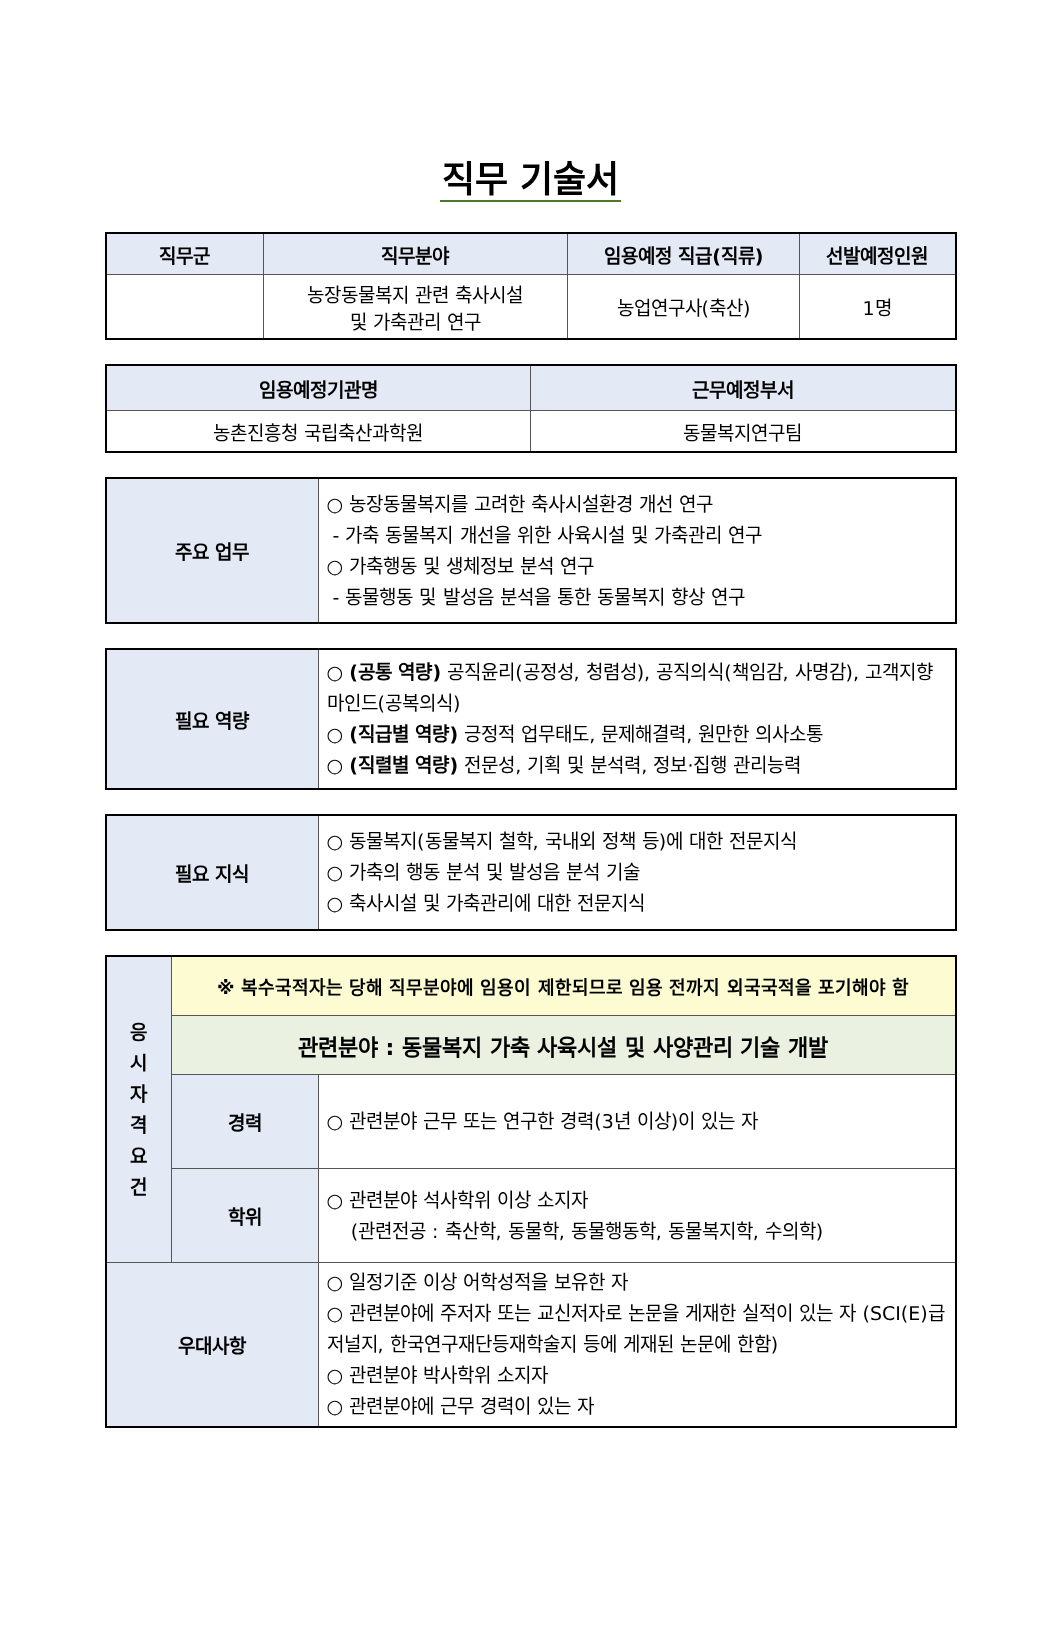직무 기술서
| 직무군 | 직무분야 | 임용예정 직급(직류) | 선발예정인원 |
| --- | --- | --- | --- |
| | 농장동물복지 관련 축사시설 및 가축관리 연구 | 농업연구사(축산) | 1명 |
| 임용예정기관명 | 근무예정부서 |
| --- | --- |
| 농촌진흥청 국립축산과학원 | 동물복지연구팀 |
| 주요 업무 | ○ 농장동물복지를 고려한 축사시설환경 개선 연구 - 가축 동물복지 개선을 위한 사육시설 및 가축관리 연구 ○ 가축행동 및 생체정보 분석 연구 - 동물행동 및 발성음 분석을 통한 동물복지 향상 연구 |
| 필요 역량 | ○ (공통 역량) 공직윤리(공정성, 청렴성), 공직의식(책임감, 사명감), 고객지향마인드(공복의식) ○ (직급별 역량) 긍정적 업무태도, 문제해결력, 원만한 의사소통 ○ (직렬별 역량) 전문성, 기획 및 분석력, 정보·집행 관리능력 |
| 필요 지식 | ○ 동물복지(동물복지 철학, 국내외 정책 등)에 대한 전문지식 ○ 가축의 행동 분석 및 발성음 분석 기술 ○ 축사시설 및 가축관리에 대한 전문지식 |
| 응 시 자 격 요 건 | ※ 복수국적자는 당해 직무분야에 임용이 제한되므로 임용 전까지 외국국적을 포기해야 함 | |
| | 관련분야 : 동물복지 가축 사육시설 및 사양관리 기술 개발 | |
| | 경력 | ○ 관련분야 근무 또는 연구한 경력(3년 이상)이 있는 자 |
| | 학위 | ○ 관련분야 석사학위 이상 소지자 (관련전공 : 축산학, 동물학, 동물행동학, 동물복지학, 수의학) |
| 우대사항 | | ○ 일정기준 이상 어학성적을 보유한 자 ○ 관련분야에 주저자 또는 교신저자로 논문을 게재한 실적이 있는 자 (SCI(E)급 저널지, 한국연구재단등재학술지 등에 게재된 논문에 한함) ○ 관련분야 박사학위 소지자 ○ 관련분야에 근무 경력이 있는 자 |